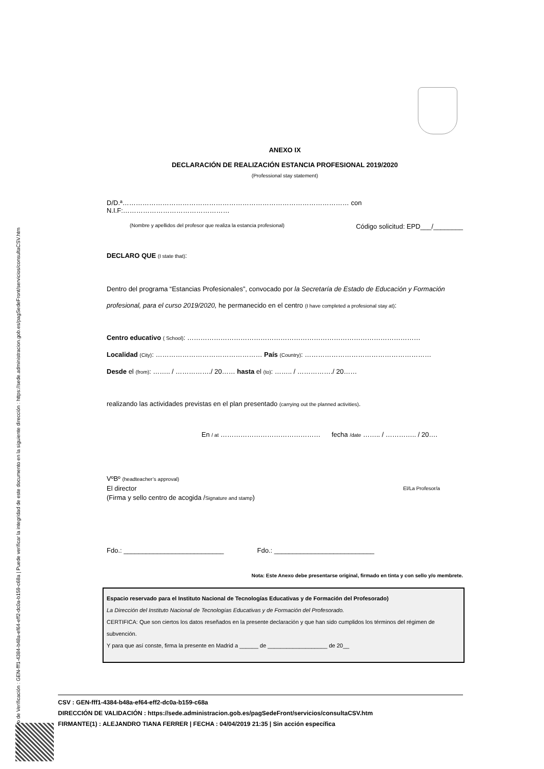Código seguro de Verificación : GEN-fff1-4384-b48a-ef64-eff2-dc0a-b159-c68a | Puede verificar la integridad de este documento en la siguiente dirección : https://sede.administracion.gob.es/pagSedeFront/servicios/consultaCSV.htm
ANEXO IX
DECLARACIÓN DE REALIZACIÓN ESTANCIA PROFESIONAL 2019/2020
(Professional stay statement)
D/D.ª………………………………………………………………………………………… con N.I.F:…………………………………………
(Nombre y apellidos del profesor que realiza la estancia profesional) Código solicitud: EPD___/________
DECLARO QUE (I state that):
Dentro del programa “Estancias Profesionales”, convocado por la Secretaría de Estado de Educación y Formación profesional, para el curso 2019/2020, he permanecido en el centro (I have completed a profesional stay at):
Centro educativo ( School): ……………………………………………………………………………………………
Localidad (City): ………………………………………… País (Country): …………………………………………………
Desde el (from): …….. / ……………./ 20…… hasta el (to): …….. / ……………./ 20……
realizando las actividades previstas en el plan presentado (carrying out the planned activities).
En / at ……………………………………… fecha /date …….. / ………….. / 20….
VºBº (headteacher’s approval)
El director El/La Profesor/a
(Firma y sello centro de acogida /Signature and stamp)
Fdo.: ___________________________ Fdo.: ___________________________
Nota: Este Anexo debe presentarse original, firmado en tinta y con sello y/o membrete.
Espacio reservado para el Instituto Nacional de Tecnologías Educativas y de Formación del Profesorado)
La Dirección del Instituto Nacional de Tecnologías Educativas y de Formación del Profesorado.
CERTIFICA: Que son ciertos los datos reseñados en la presente declaración y que han sido cumplidos los términos del régimen de subvención.
Y para que así conste, firma la presente en Madrid a ______ de ___________________ de 20__
CSV : GEN-fff1-4384-b48a-ef64-eff2-dc0a-b159-c68a
DIRECCIÓN DE VALIDACIÓN : https://sede.administracion.gob.es/pagSedeFront/servicios/consultaCSV.htm
FIRMANTE(1) : ALEJANDRO TIANA FERRER | FECHA : 04/04/2019 21:35 | Sin acción específica